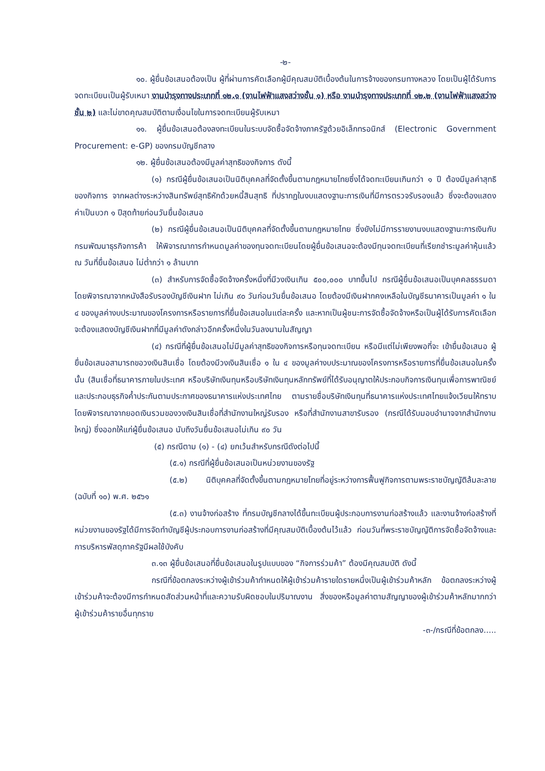-๒-
๑๐. ผู้ยื่นข้อเสนอต้องเป็น ผู้ที่ผ่านการคัดเลือกผู้มีคุณสมบัติเบื้องต้นในการจ้างของกรมทางหลวง โดยเป็นผู้ได้รับการจดทะเบียนเป็นผู้รับเหมา งานบำรุงทางประเภทที่ ๑๒.๑ (งานไฟฟ้าแสงสว่างชั้น ๑) หรือ งานบำรุงทางประเภทที่ ๑๒.๒ (งานไฟฟ้าแสงสว่างชั้น ๒) และไม่ขาดคุณสมบัติตามเงื่อนไขในการจดทะเบียนผู้รับเหมา
๑๑. ผู้ยื่นข้อเสนอต้องลงทะเบียนในระบบจัดซื้อจัดจ้างภาครัฐด้วยอิเล็กทรอนิกส์ (Electronic Government Procurement: e-GP) ของกรมบัญชีกลาง
๑๒. ผู้ยื่นข้อเสนอต้องมีมูลค่าสุทธิของกิจการ ดังนี้
(๑) กรณีผู้ยื่นข้อเสนอเป็นนิติบุคคลที่จัดตั้งขึ้นตามกฎหมายไทยซึ่งได้จดทะเบียนเกินกว่า ๑ ปี ต้องมีมูลค่าสุทธิของกิจการ จากผลต่างระหว่างสินทรัพย์สุทธิหักด้วยหนี้สินสุทธิ ที่ปรากฏในงบแสดงฐานะการเงินที่มีการตรวจรับรองแล้ว ซึ่งจะต้องแสดงค่าเป็นบวก ๑ ปีสุดท้ายก่อนวันยื่นข้อเสนอ
(๒) กรณีผู้ยื่นข้อเสนอเป็นนิติบุคคลที่จัดตั้งขึ้นตามกฎหมายไทย ซึ่งยังไม่มีการรายงานงบแสดงฐานะการเงินกับกรมพัฒนาธุรกิจการค้า ให้พิจารณาการกำหนดมูลค่าของทุนจดทะเบียนโดยผู้ยื่นข้อเสนอจะต้องมีทุนจดทะเบียนที่เรียกชำระมูลค่าหุ้นแล้ว ณ วันที่ยื่นข้อเสนอ ไม่ต่ำกว่า ๑ ล้านบาท
(๓) สำหรับการจัดซื้อจัดจ้างครั้งหนึ่งที่มีวงเงินเกิน ๕๐๐,๐๐๐ บาทขึ้นไป กรณีผู้ยื่นข้อเสนอเป็นบุคคลธรรมดา โดยพิจารณาจากหนังสือรับรองบัญชีเงินฝาก ไม่เกิน ๙๐ วันก่อนวันยื่นข้อเสนอ โดยต้องมีเงินฝากคงเหลือในบัญชีธนาคารเป็นมูลค่า ๑ ใน ๔ ของมูลค่างบประมาณของโครงการหรือรายการที่ยื่นข้อเสนอในแต่ละครั้ง และหากเป็นผู้ชนะการจัดซื้อจัดจ้างหรือเป็นผู้ได้รับการคัดเลือกจะต้องแสดงบัญชีเงินฝากที่มีมูลค่าดังกล่าวอีกครั้งหนึ่งในวันลงนามในสัญญา
(๔) กรณีที่ผู้ยื่นข้อเสนอไม่มีมูลค่าสุทธิของกิจการหรือทุนจดทะเบียน หรือมีแต่ไม่เพียงพอที่จะ เข้ายื่นข้อเสนอ ผู้ยื่นข้อเสนอสามารถขอวงเงินสินเชื่อ โดยต้องมีวงเงินสินเชื่อ ๑ ใน ๔ ของมูลค่างบประมาณของโครงการหรือรายการที่ยื่นข้อเสนอในครั้งนั้น (สินเชื่อที่ธนาคารภายในประเทศ หรือบริษัทเงินทุนหรือบริษัทเงินทุนหลักทรัพย์ที่ได้รับอนุญาตให้ประกอบกิจการเงินทุนเพื่อการพาณิชย์ และประกอบธุรกิจค้ำประกันตามประกาศของธนาคารแห่งประเทศไทย ตามรายชื่อบริษัทเงินทุนที่ธนาคารแห่งประเทศไทยแจ้งเวียนให้ทราบ โดยพิจารณาจากยอดเงินรวมของวงเงินสินเชื่อที่สำนักงานใหญ่รับรอง หรือที่สำนักงานสาขารับรอง (กรณีได้รับมอบอำนาจจากสำนักงานใหญ่) ซึ่งออกให้แก่ผู้ยื่นข้อเสนอ นับถึงวันยื่นข้อเสนอไม่เกิน ๙๐ วัน
(๕) กรณีตาม (๑) - (๔) ยกเว้นสำหรับกรณีดังต่อไปนี้
(๕.๑) กรณีที่ผู้ยื่นข้อเสนอเป็นหน่วยงานของรัฐ
(๕.๒) นิติบุคคลที่จัดตั้งขึ้นตามกฎหมายไทยที่อยู่ระหว่างการฟื้นฟูกิจการตามพระราชบัญญัติล้มละลาย (ฉบับที่ ๑๐) พ.ศ. ๒๕๖๑
(๕.๓) งานจ้างก่อสร้าง ที่กรมบัญชีกลางได้ขึ้นทะเบียนผู้ประกอบการงานก่อสร้างแล้ว และงานจ้างก่อสร้างที่หน่วยงานของรัฐได้มีการจัดทำบัญชีผู้ประกอบการงานก่อสร้างที่มีคุณสมบัติเบื้องต้นไว้แล้ว ก่อนวันที่พระราชบัญญัติการจัดซื้อจัดจ้างและการบริหารพัสดุภาครัฐมีผลใช้บังคับ
๓.๑๓ ผู้ยื่นข้อเสนอที่ยื่นข้อเสนอในรูปแบบของ “กิจการร่วมค้า” ต้องมีคุณสมบัติ ดังนี้
กรณีที่ข้อตกลงระหว่างผู้เข้าร่วมค้ากำหนดให้ผู้เข้าร่วมค้ารายใดรายหนึ่งเป็นผู้เข้าร่วมค้าหลัก ข้อตกลงระหว่างผู้เข้าร่วมค้าจะต้องมีการกำหนดสัดส่วนหน้าที่และความรับผิดชอบในปริมาณงาน สิ่งของหรือมูลค่าตามสัญญาของผู้เข้าร่วมค้าหลักมากกว่าผู้เข้าร่วมค้ารายอื่นทุกราย
-๓-/กรณีที่ข้อตกลง.....